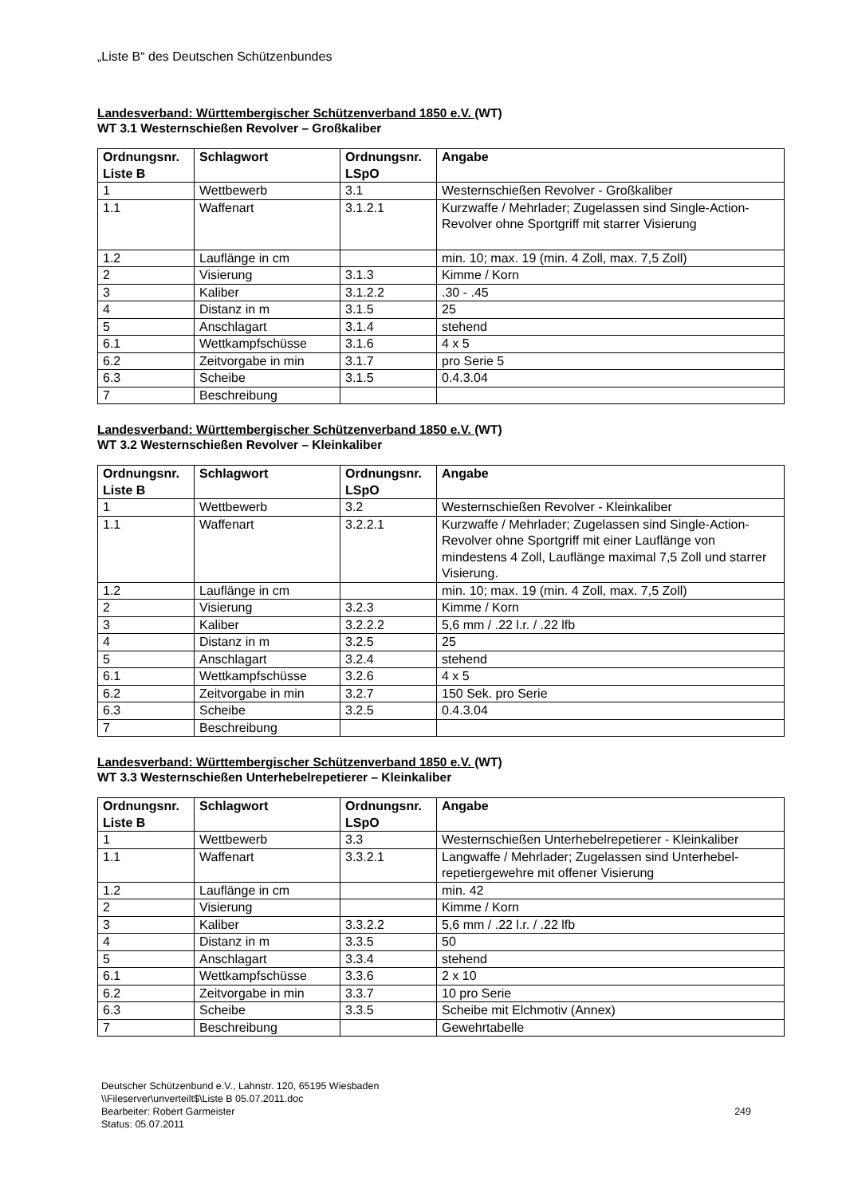„Liste B“ des Deutschen Schützenbundes
Landesverband: Württembergischer Schützenverband 1850 e.V. (WT)
WT 3.1 Westernschießen Revolver – Großkaliber
| Ordnungsnr. Liste B | Schlagwort | Ordnungsnr. LSpO | Angabe |
| --- | --- | --- | --- |
| 1 | Wettbewerb | 3.1 | Westernschießen Revolver - Großkaliber |
| 1.1 | Waffenart | 3.1.2.1 | Kurzwaffe / Mehrlader; Zugelassen sind Single-Action-Revolver ohne Sportgriff mit starrer Visierung |
| 1.2 | Lauflänge in cm | | min. 10; max. 19 (min. 4 Zoll, max. 7,5 Zoll) |
| 2 | Visierung | 3.1.3 | Kimme / Korn |
| 3 | Kaliber | 3.1.2.2 | .30 - .45 |
| 4 | Distanz in m | 3.1.5 | 25 |
| 5 | Anschlagart | 3.1.4 | stehend |
| 6.1 | Wettkampfschüsse | 3.1.6 | 4 x 5 |
| 6.2 | Zeitvorgabe in min | 3.1.7 | pro Serie 5 |
| 6.3 | Scheibe | 3.1.5 | 0.4.3.04 |
| 7 | Beschreibung | | |
Landesverband: Württembergischer Schützenverband 1850 e.V. (WT)
WT 3.2 Westernschießen Revolver – Kleinkaliber
| Ordnungsnr. Liste B | Schlagwort | Ordnungsnr. LSpO | Angabe |
| --- | --- | --- | --- |
| 1 | Wettbewerb | 3.2 | Westernschießen Revolver - Kleinkaliber |
| 1.1 | Waffenart | 3.2.2.1 | Kurzwaffe / Mehrlader; Zugelassen sind Single-Action-Revolver ohne Sportgriff mit einer Lauflänge von mindestens 4 Zoll, Lauflänge maximal 7,5 Zoll und starrer Visierung. |
| 1.2 | Lauflänge in cm | | min. 10; max. 19 (min. 4 Zoll, max. 7,5 Zoll) |
| 2 | Visierung | 3.2.3 | Kimme / Korn |
| 3 | Kaliber | 3.2.2.2 | 5,6 mm / .22 l.r. / .22 lfb |
| 4 | Distanz in m | 3.2.5 | 25 |
| 5 | Anschlagart | 3.2.4 | stehend |
| 6.1 | Wettkampfschüsse | 3.2.6 | 4 x 5 |
| 6.2 | Zeitvorgabe in min | 3.2.7 | 150 Sek. pro Serie |
| 6.3 | Scheibe | 3.2.5 | 0.4.3.04 |
| 7 | Beschreibung | | |
Landesverband: Württembergischer Schützenverband 1850 e.V. (WT)
WT 3.3 Westernschießen Unterhebelrepetierer – Kleinkaliber
| Ordnungsnr. Liste B | Schlagwort | Ordnungsnr. LSpO | Angabe |
| --- | --- | --- | --- |
| 1 | Wettbewerb | 3.3 | Westernschießen Unterhebelrepetierer - Kleinkaliber |
| 1.1 | Waffenart | 3.3.2.1 | Langwaffe / Mehrlader; Zugelassen sind Unterhebel-repetiergewehre mit offener Visierung |
| 1.2 | Lauflänge in cm | | min. 42 |
| 2 | Visierung | | Kimme / Korn |
| 3 | Kaliber | 3.3.2.2 | 5,6 mm / .22 l.r. / .22 lfb |
| 4 | Distanz in m | 3.3.5 | 50 |
| 5 | Anschlagart | 3.3.4 | stehend |
| 6.1 | Wettkampfschüsse | 3.3.6 | 2 x 10 |
| 6.2 | Zeitvorgabe in min | 3.3.7 | 10 pro Serie |
| 6.3 | Scheibe | 3.3.5 | Scheibe mit Elchmotiv (Annex) |
| 7 | Beschreibung | | Gewehrtabelle |
Deutscher Schützenbund e.V., Lahnstr. 120, 65195 Wiesbaden
\\Fileserver\unverteilt$\Liste B 05.07.2011.doc
Bearbeiter: Robert Garmeister
Status: 05.07.2011
249